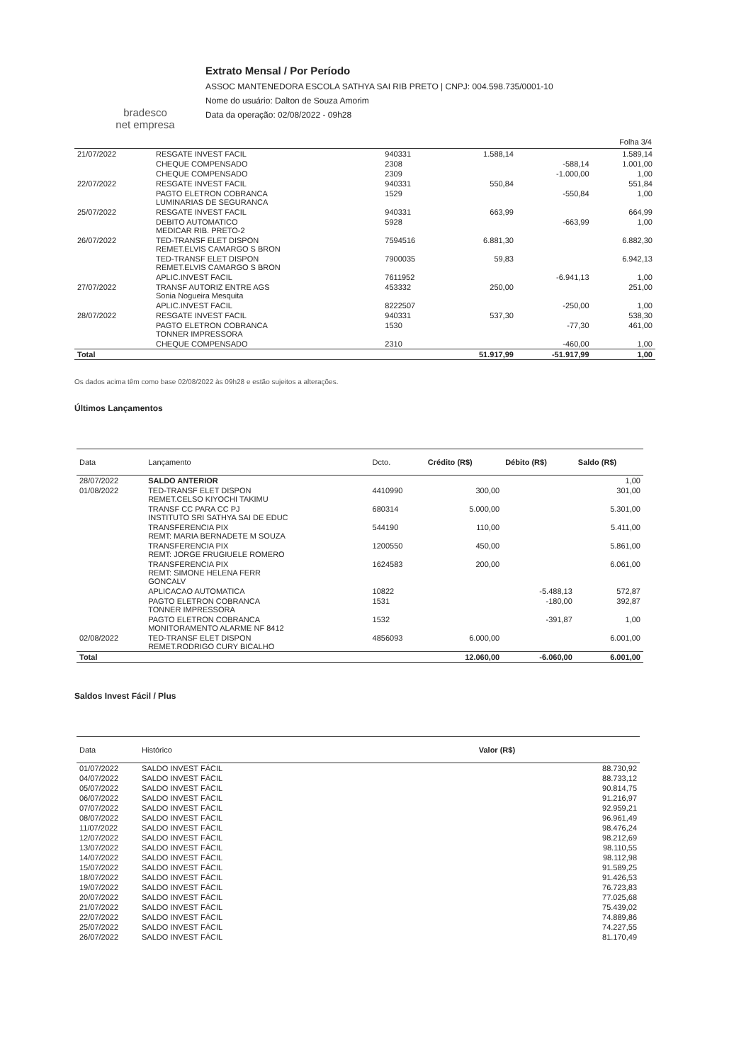bradesco
net empresa
Extrato Mensal / Por Período
ASSOC MANTENEDORA ESCOLA SATHYA SAI RIB PRETO | CNPJ: 004.598.735/0001-10
Nome do usuário: Dalton de Souza Amorim
Data da operação: 02/08/2022 - 09h28
Folha 3/4
| 21/07/2022 | RESGATE INVEST FACIL | 940331 | 1.588,14 | | 1.589,14 |
| | CHEQUE COMPENSADO | 2308 | | -588,14 | 1.001,00 |
| | CHEQUE COMPENSADO | 2309 | | -1.000,00 | 1,00 |
| 22/07/2022 | RESGATE INVEST FACIL | 940331 | 550,84 | | 551,84 |
| | PAGTO ELETRON COBRANCA LUMINARIAS DE SEGURANCA | 1529 | | -550,84 | 1,00 |
| 25/07/2022 | RESGATE INVEST FACIL | 940331 | 663,99 | | 664,99 |
| | DEBITO AUTOMATICO MEDICAR RIB. PRETO-2 | 5928 | | -663,99 | 1,00 |
| 26/07/2022 | TED-TRANSF ELET DISPON REMET.ELVIS CAMARGO S BRON | 7594516 | 6.881,30 | | 6.882,30 |
| | TED-TRANSF ELET DISPON REMET.ELVIS CAMARGO S BRON | 7900035 | 59,83 | | 6.942,13 |
| | APLIC.INVEST FACIL | 7611952 | | -6.941,13 | 1,00 |
| 27/07/2022 | TRANSF AUTORIZ ENTRE AGS Sonia Nogueira Mesquita | 453332 | 250,00 | | 251,00 |
| | APLIC.INVEST FACIL | 8222507 | | -250,00 | 1,00 |
| 28/07/2022 | RESGATE INVEST FACIL | 940331 | 537,30 | | 538,30 |
| | PAGTO ELETRON COBRANCA TONNER IMPRESSORA | 1530 | | -77,30 | 461,00 |
| | CHEQUE COMPENSADO | 2310 | | -460,00 | 1,00 |
| Total | | | 51.917,99 | -51.917,99 | 1,00 |
Os dados acima têm como base 02/08/2022 às 09h28 e estão sujeitos a alterações.
Últimos Lançamentos
| Data | Lançamento | Dcto. | Crédito (R$) | Débito (R$) | Saldo (R$) |
| --- | --- | --- | --- | --- | --- |
| 28/07/2022 | SALDO ANTERIOR | | | | 1,00 |
| 01/08/2022 | TED-TRANSF ELET DISPON REMET.CELSO KIYOCHI TAKIMU | 4410990 | 300,00 | | 301,00 |
| | TRANSF CC PARA CC PJ INSTITUTO SRI SATHYA SAI DE EDUC | 680314 | 5.000,00 | | 5.301,00 |
| | TRANSFERENCIA PIX REMT: MARIA BERNADETE M SOUZA | 544190 | 110,00 | | 5.411,00 |
| | TRANSFERENCIA PIX REMT: JORGE FRUGIUELE ROMERO | 1200550 | 450,00 | | 5.861,00 |
| | TRANSFERENCIA PIX REMT: SIMONE HELENA FERR GONCALV | 1624583 | 200,00 | | 6.061,00 |
| | APLICACAO AUTOMATICA | 10822 | | -5.488,13 | 572,87 |
| | PAGTO ELETRON COBRANCA TONNER IMPRESSORA | 1531 | | -180,00 | 392,87 |
| | PAGTO ELETRON COBRANCA MONITORAMENTO ALARME NF 8412 | 1532 | | -391,87 | 1,00 |
| 02/08/2022 | TED-TRANSF ELET DISPON REMET.RODRIGO CURY BICALHO | 4856093 | 6.000,00 | | 6.001,00 |
| Total | | | 12.060,00 | -6.060,00 | 6.001,00 |
Saldos Invest Fácil / Plus
| Data | Histórico | Valor (R$) |
| --- | --- | --- |
| 01/07/2022 | SALDO INVEST FÁCIL | 88.730,92 |
| 04/07/2022 | SALDO INVEST FÁCIL | 88.733,12 |
| 05/07/2022 | SALDO INVEST FÁCIL | 90.814,75 |
| 06/07/2022 | SALDO INVEST FÁCIL | 91.216,97 |
| 07/07/2022 | SALDO INVEST FÁCIL | 92.959,21 |
| 08/07/2022 | SALDO INVEST FÁCIL | 96.961,49 |
| 11/07/2022 | SALDO INVEST FÁCIL | 98.476,24 |
| 12/07/2022 | SALDO INVEST FÁCIL | 98.212,69 |
| 13/07/2022 | SALDO INVEST FÁCIL | 98.110,55 |
| 14/07/2022 | SALDO INVEST FÁCIL | 98.112,98 |
| 15/07/2022 | SALDO INVEST FÁCIL | 91.589,25 |
| 18/07/2022 | SALDO INVEST FÁCIL | 91.426,53 |
| 19/07/2022 | SALDO INVEST FÁCIL | 76.723,83 |
| 20/07/2022 | SALDO INVEST FÁCIL | 77.025,68 |
| 21/07/2022 | SALDO INVEST FÁCIL | 75.439,02 |
| 22/07/2022 | SALDO INVEST FÁCIL | 74.889,86 |
| 25/07/2022 | SALDO INVEST FÁCIL | 74.227,55 |
| 26/07/2022 | SALDO INVEST FÁCIL | 81.170,49 |